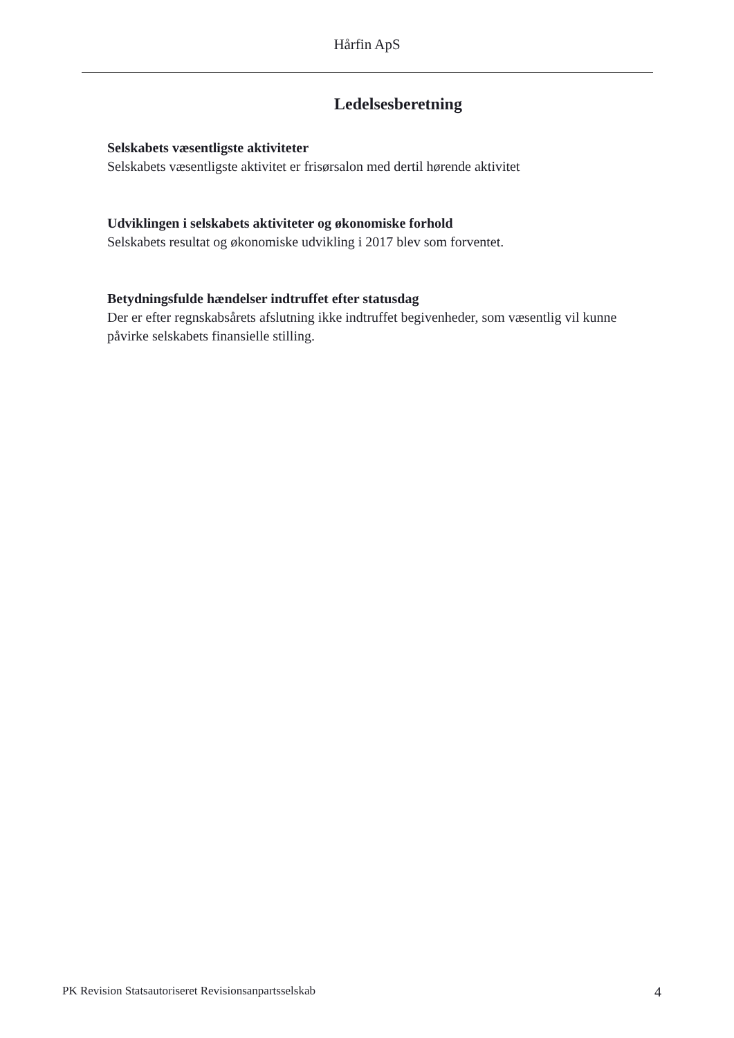Hårfin ApS
Ledelsesberetning
Selskabets væsentligste aktiviteter
Selskabets væsentligste aktivitet er frisørsalon med dertil hørende aktivitet
Udviklingen i selskabets aktiviteter og økonomiske forhold
Selskabets resultat og økonomiske udvikling i 2017 blev som forventet.
Betydningsfulde hændelser indtruffet efter statusdag
Der er efter regnskabsårets afslutning ikke indtruffet begivenheder, som væsentlig vil kunne påvirke selskabets finansielle stilling.
PK Revision Statsautoriseret Revisionsanpartsselskab 4